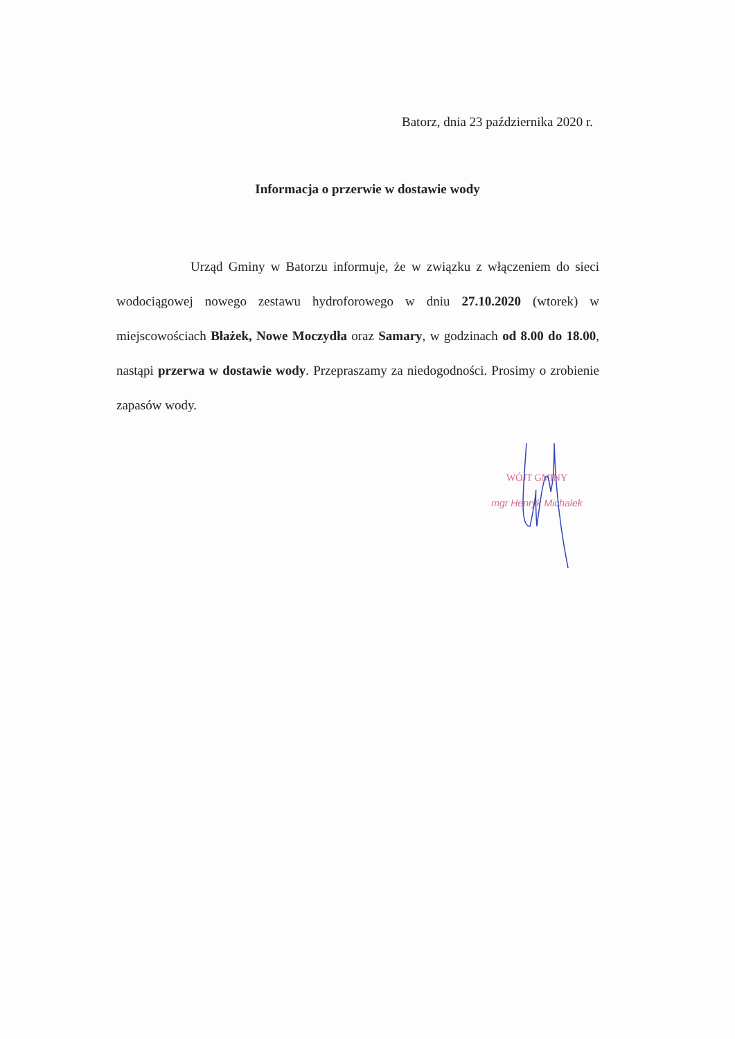Batorz, dnia 23 października 2020 r.
Informacja o przerwie w dostawie wody
Urząd Gminy w Batorzu informuje, że w związku z włączeniem do sieci wodociągowej nowego zestawu hydroforowego w dniu 27.10.2020 (wtorek) w miejscowościach Błażek, Nowe Moczydła oraz Samary, w godzinach od 8.00 do 18.00, nastąpi przerwa w dostawie wody. Przepraszamy za niedogodności. Prosimy o zrobienie zapasów wody.
WÓJT GMINY
mgr Henryk Michalek